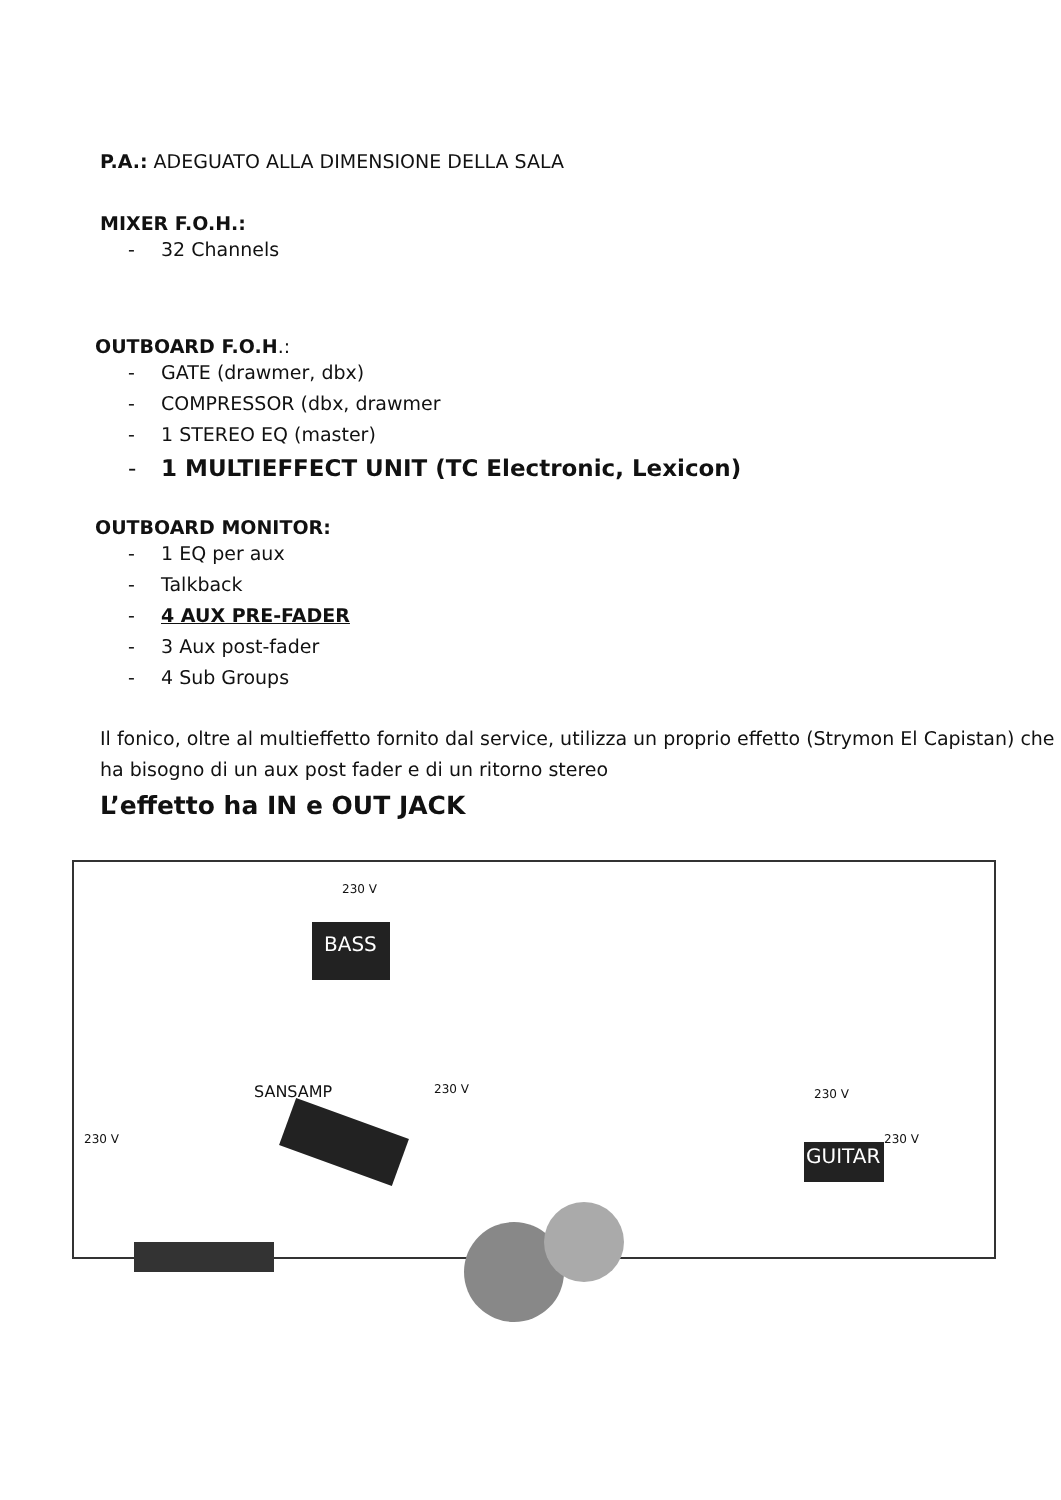P.A.: ADEGUATO ALLA DIMENSIONE DELLA SALA
MIXER F.O.H.:
- 32 Channels
OUTBOARD F.O.H.:
- GATE (drawmer, dbx)
- COMPRESSOR (dbx, drawmer
- 1 STEREO EQ (master)
- 1 MULTIEFFECT UNIT (TC Electronic, Lexicon)
OUTBOARD MONITOR:
- 1 EQ per aux
- Talkback
- 4 AUX PRE-FADER
- 3 Aux post-fader
- 4 Sub Groups
Il fonico, oltre al multieffetto fornito dal service, utilizza un proprio effetto (Strymon El Capistan) che ha bisogno di un aux post fader e di un ritorno stereo
L’effetto ha IN e OUT JACK
BASS
SANSAMP
GUITAR
230 V
230 V
230 V 230 V
230 V